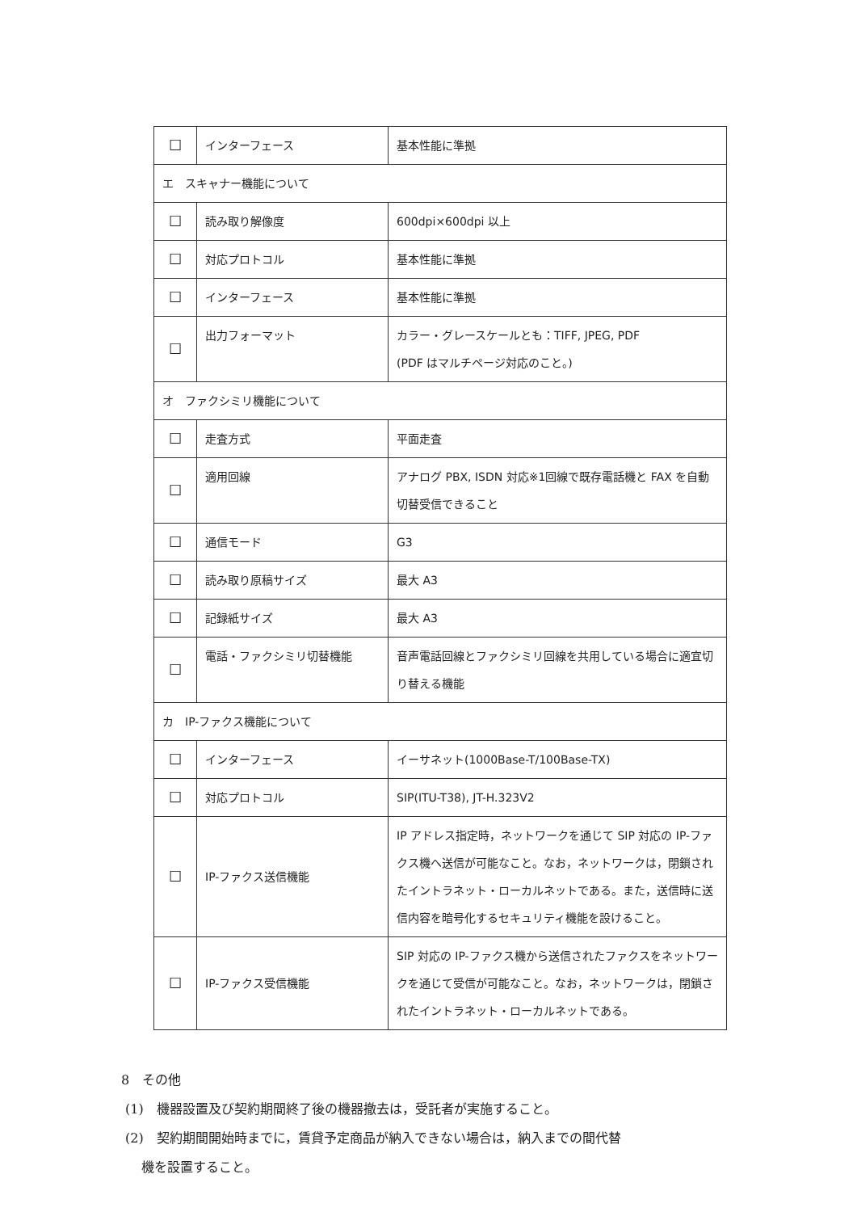| ☐ | インターフェース | 基本性能に準拠 |
| エ スキャナー機能について | | |
| ☐ | 読み取り解像度 | 600dpi×600dpi 以上 |
| ☐ | 対応プロトコル | 基本性能に準拠 |
| ☐ | インターフェース | 基本性能に準拠 |
| ☐ | 出力フォーマット | カラー・グレースケールとも：TIFF, JPEG, PDF (PDF はマルチページ対応のこと。) |
| オ ファクシミリ機能について | | |
| ☐ | 走査方式 | 平面走査 |
| ☐ | 適用回線 | アナログ PBX, ISDN 対応※1回線で既存電話機と FAX を自動切替受信できること |
| ☐ | 通信モード | G3 |
| ☐ | 読み取り原稿サイズ | 最大 A3 |
| ☐ | 記録紙サイズ | 最大 A3 |
| ☐ | 電話・ファクシミリ切替機能 | 音声電話回線とファクシミリ回線を共用している場合に適宜切り替える機能 |
| カ IP-ファクス機能について | | |
| ☐ | インターフェース | イーサネット(1000Base-T/100Base-TX) |
| ☐ | 対応プロトコル | SIP(ITU-T38), JT-H.323V2 |
| ☐ | IP-ファクス送信機能 | IP アドレス指定時，ネットワークを通じて SIP 対応の IP-ファクス機へ送信が可能なこと。なお，ネットワークは，閉鎖されたイントラネット・ローカルネットである。また，送信時に送信内容を暗号化するセキュリティ機能を設けること。 |
| ☐ | IP-ファクス受信機能 | SIP 対応の IP-ファクス機から送信されたファクスをネットワークを通じて受信が可能なこと。なお，ネットワークは，閉鎖されたイントラネット・ローカルネットである。 |
8　その他
(1)　機器設置及び契約期間終了後の機器撤去は，受託者が実施すること。
(2)　契約期間開始時までに，賃貸予定商品が納入できない場合は，納入までの間代替
機を設置すること。